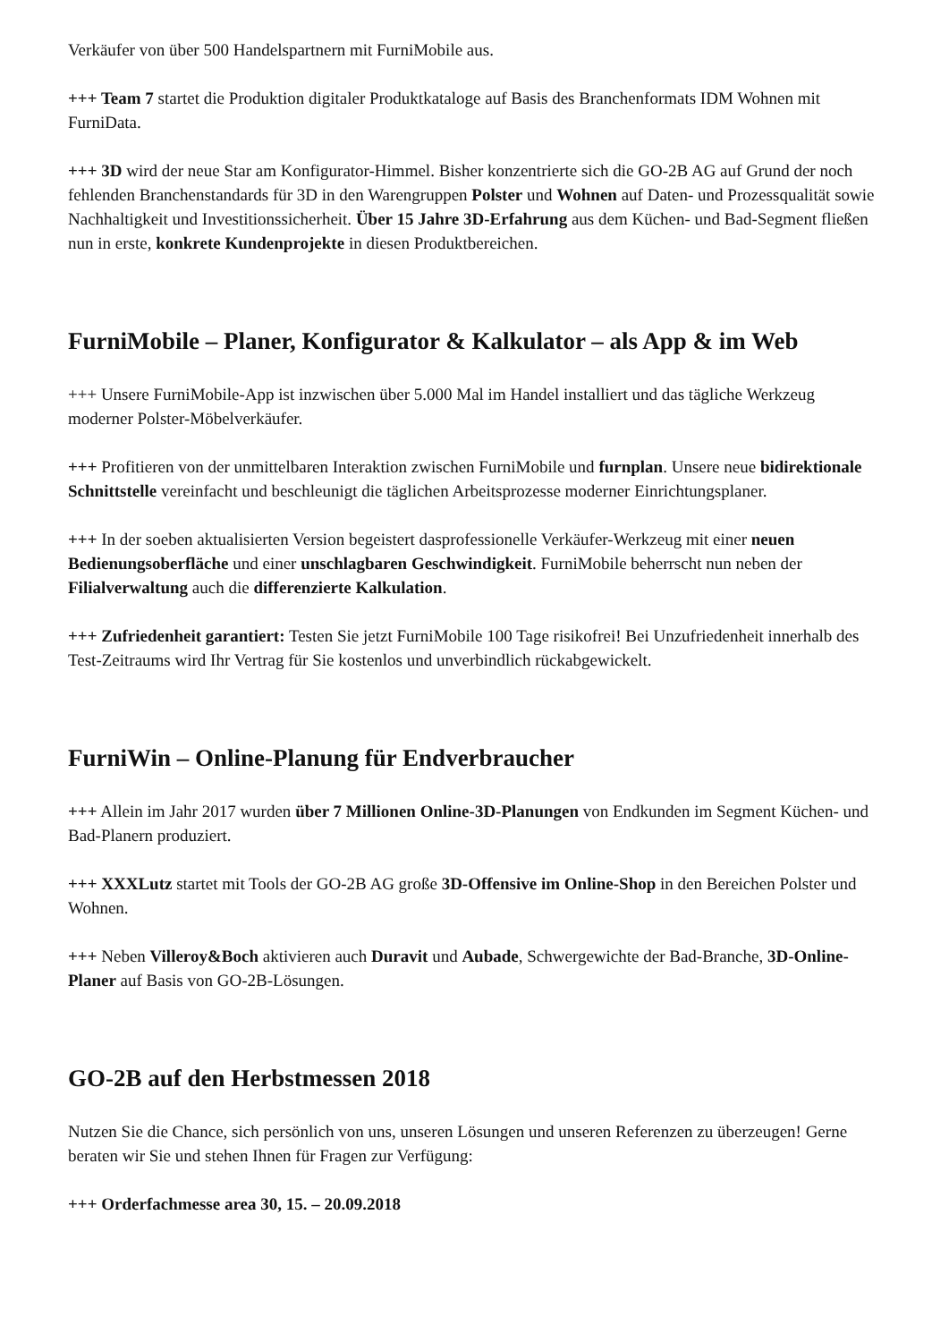Verkäufer von über 500 Handelspartnern mit FurniMobile aus.
+++ Team 7 startet die Produktion digitaler Produktkataloge auf Basis des Branchenformats IDM Wohnen mit FurniData.
+++ 3D wird der neue Star am Konfigurator-Himmel. Bisher konzentrierte sich die GO-2B AG auf Grund der noch fehlenden Branchenstandards für 3D in den Warengruppen Polster und Wohnen auf Daten- und Prozessqualität sowie Nachhaltigkeit und Investitionssicherheit. Über 15 Jahre 3D-Erfahrung aus dem Küchen- und Bad-Segment fließen nun in erste, konkrete Kundenprojekte in diesen Produktbereichen.
FurniMobile – Planer, Konfigurator & Kalkulator – als App & im Web
+++ Unsere FurniMobile-App ist inzwischen über 5.000 Mal im Handel installiert und das tägliche Werkzeug moderner Polster-Möbelverkäufer.
+++ Profitieren von der unmittelbaren Interaktion zwischen FurniMobile und furnplan. Unsere neue bidirektionale Schnittstelle vereinfacht und beschleunigt die täglichen Arbeitsprozesse moderner Einrichtungsplaner.
+++ In der soeben aktualisierten Version begeistert dasprofessionelle Verkäufer-Werkzeug mit einer neuen Bedienungsoberfläche und einer unschlagbaren Geschwindigkeit. FurniMobile beherrscht nun neben der Filialverwaltung auch die differenzierte Kalkulation.
+++ Zufriedenheit garantiert: Testen Sie jetzt FurniMobile 100 Tage risikofrei! Bei Unzufriedenheit innerhalb des Test-Zeitraums wird Ihr Vertrag für Sie kostenlos und unverbindlich rückabgewickelt.
FurniWin – Online-Planung für Endverbraucher
+++ Allein im Jahr 2017 wurden über 7 Millionen Online-3D-Planungen von Endkunden im Segment Küchen- und Bad-Planern produziert.
+++ XXXLutz startet mit Tools der GO-2B AG große 3D-Offensive im Online-Shop in den Bereichen Polster und Wohnen.
+++ Neben Villeroy&Boch aktivieren auch Duravit und Aubade, Schwergewichte der Bad-Branche, 3D-Online-Planer auf Basis von GO-2B-Lösungen.
GO-2B auf den Herbstmessen 2018
Nutzen Sie die Chance, sich persönlich von uns, unseren Lösungen und unseren Referenzen zu überzeugen! Gerne beraten wir Sie und stehen Ihnen für Fragen zur Verfügung:
+++ Orderfachmesse area 30, 15. – 20.09.2018